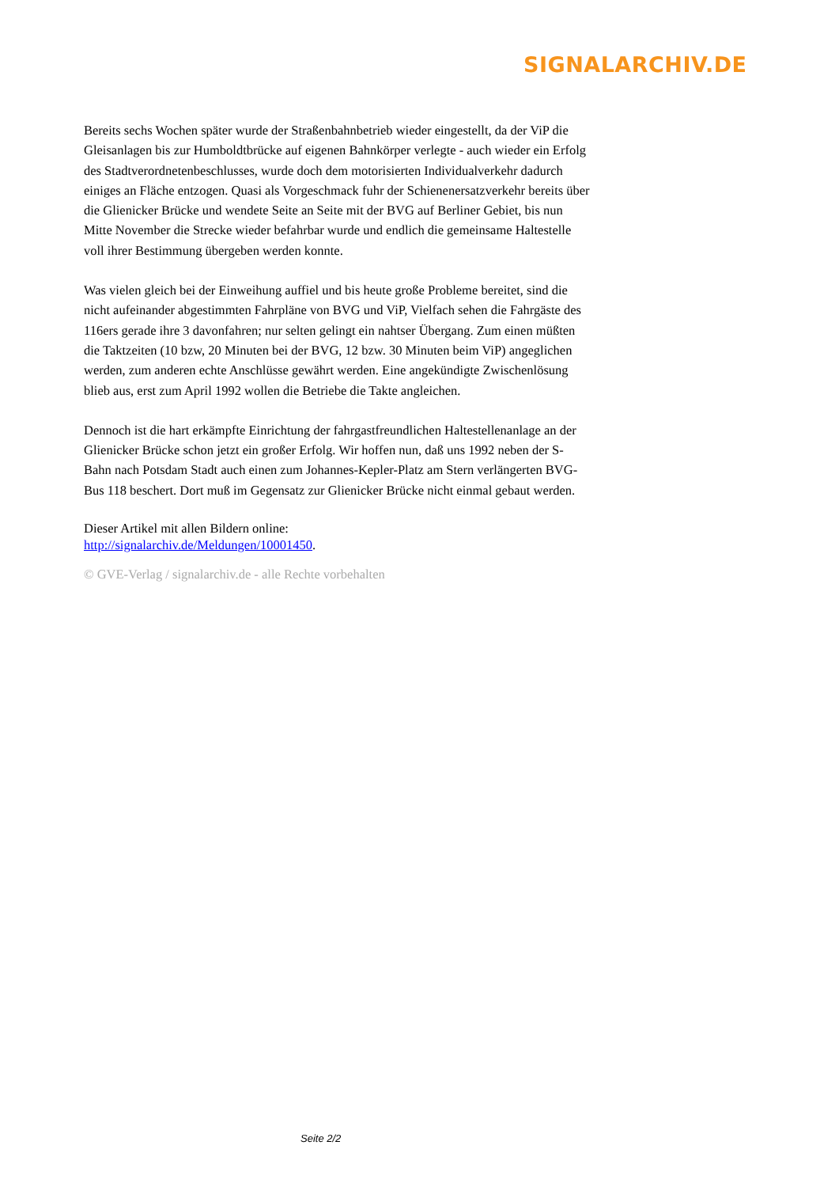SIGNALARCHIV.DE
Bereits sechs Wochen später wurde der Straßenbahnbetrieb wieder eingestellt, da der ViP die Gleisanlagen bis zur Humboldtbrücke auf eigenen Bahnkörper verlegte - auch wieder ein Erfolg des Stadtverordnetenbeschlusses, wurde doch dem motorisierten Individualverkehr dadurch einiges an Fläche entzogen. Quasi als Vorgeschmack fuhr der Schienenersatzverkehr bereits über die Glienicker Brücke und wendete Seite an Seite mit der BVG auf Berliner Gebiet, bis nun Mitte November die Strecke wieder befahrbar wurde und endlich die gemeinsame Haltestelle voll ihrer Bestimmung übergeben werden konnte.
Was vielen gleich bei der Einweihung auffiel und bis heute große Probleme bereitet, sind die nicht aufeinander abgestimmten Fahrpläne von BVG und ViP, Vielfach sehen die Fahrgäste des 116ers gerade ihre 3 davonfahren; nur selten gelingt ein nahtser Übergang. Zum einen müßten die Taktzeiten (10 bzw, 20 Minuten bei der BVG, 12 bzw. 30 Minuten beim ViP) angeglichen werden, zum anderen echte Anschlüsse gewährt werden. Eine angekündigte Zwischenlösung blieb aus, erst zum April 1992 wollen die Betriebe die Takte angleichen.
Dennoch ist die hart erkämpfte Einrichtung der fahrgastfreundlichen Haltestellenanlage an der Glienicker Brücke schon jetzt ein großer Erfolg. Wir hoffen nun, daß uns 1992 neben der S-Bahn nach Potsdam Stadt auch einen zum Johannes-Kepler-Platz am Stern verlängerten BVG-Bus 118 beschert. Dort muß im Gegensatz zur Glienicker Brücke nicht einmal gebaut werden.
Dieser Artikel mit allen Bildern online:
http://signalarchiv.de/Meldungen/10001450.
© GVE-Verlag / signalarchiv.de - alle Rechte vorbehalten
Seite 2/2